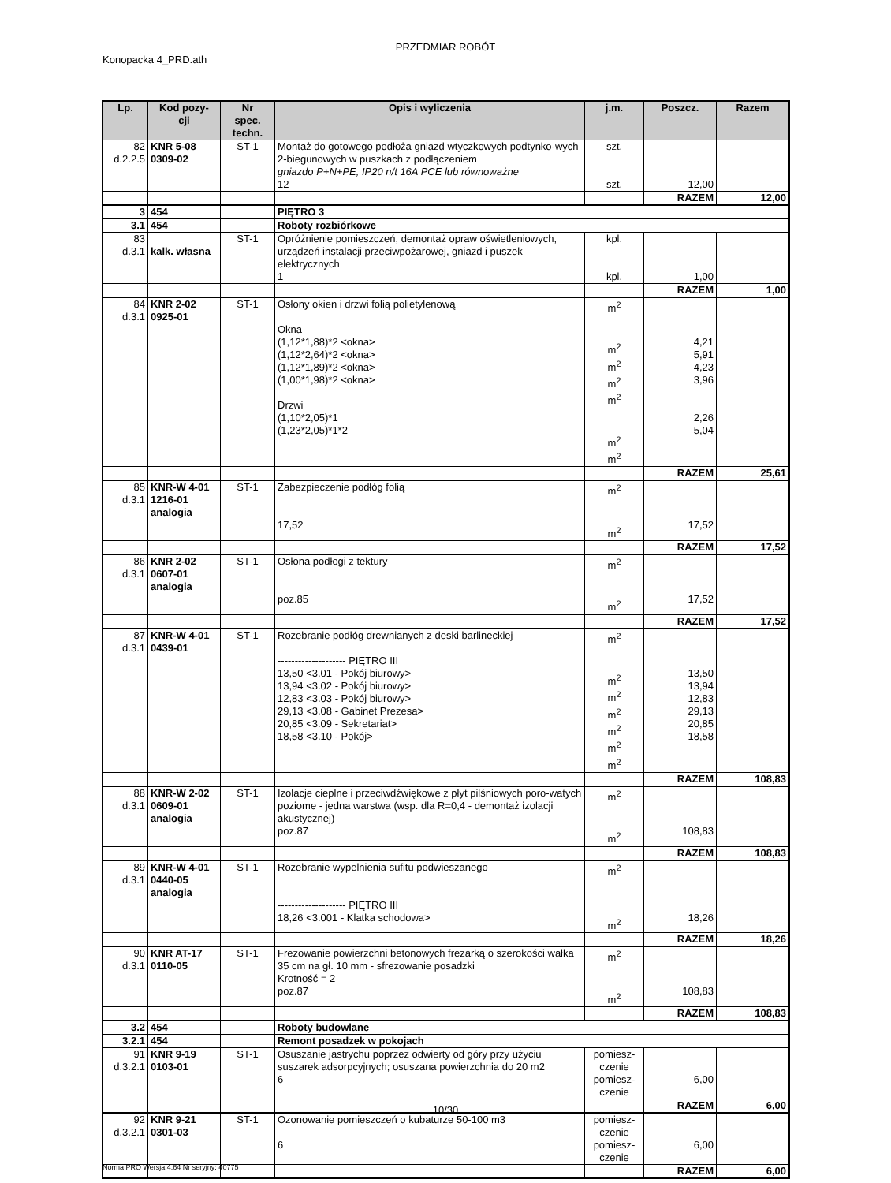PRZEDMIAR ROBÓT
Konopacka 4_PRD.ath
| Lp. | Kod pozy- cji | Nr spec. techn. | Opis i wyliczenia | j.m. | Poszcz. | Razem |
| --- | --- | --- | --- | --- | --- | --- |
| 82 d.2.2.5 | KNR 5-08 0309-02 | ST-1 | Montaż do gotowego podłoża gniazd wtyczkowych podtynko-wych 2-biegunowych w puszkach z podłączeniem gniazdo P+N+PE, IP20 n/t 16A PCE lub równoważne 12 | szt. szt. | 12,00 | |
| | | | | | RAZEM | 12,00 |
| 3 | 454 | | PIĘTRO 3 | | | |
| 3.1 | 454 | | Roboty rozbiórkowe | | | |
| 83 d.3.1 | kalk. własna | ST-1 | Opróżnienie pomieszczeń, demontaż opraw oświetleniowych, urządzeń instalacji przeciwpożarowej, gniazd i puszek elektrycznych 1 | kpl. kpl. | 1,00 | |
| | | | | | RAZEM | 1,00 |
| 84 d.3.1 | KNR 2-02 0925-01 | ST-1 | Osłony okien i drzwi folią polietylenową Okna (1,12*1,88)*2 <okna> (1,12*2,64)*2 <okna> (1,12*1,89)*2 <okna> (1,00*1,98)*2 <okna> Drzwi (1,10*2,05)*1 (1,23*2,05)*1*2 | m<sup>2</sup> m<sup>2</sup> m<sup>2</sup> m<sup>2</sup> m<sup>2</sup> m<sup>2</sup> m<sup>2</sup> | 4,21 5,91 4,23 3,96 2,26 5,04 | |
| | | | | | RAZEM | 25,61 |
| 85 d.3.1 | KNR-W 4-01 1216-01 analogia | ST-1 | Zabezpieczenie podłóg folią 17,52 | m<sup>2</sup> m<sup>2</sup> | 17,52 | |
| | | | | | RAZEM | 17,52 |
| 86 d.3.1 | KNR 2-02 0607-01 analogia | ST-1 | Osłona podłogi z tektury poz.85 | m<sup>2</sup> m<sup>2</sup> | 17,52 | |
| | | | | | RAZEM | 17,52 |
| 87 d.3.1 | KNR-W 4-01 0439-01 | ST-1 | Rozebranie podłóg drewnianych z deski barlineckiej -------------------- PIĘTRO III 13,50 <3.01 - Pokój biurowy> 13,94 <3.02 - Pokój biurowy> 12,83 <3.03 - Pokój biurowy> 29,13 <3.08 - Gabinet Prezesa> 20,85 <3.09 - Sekretariat> 18,58 <3.10 - Pokój> | m<sup>2</sup> m<sup>2</sup> m<sup>2</sup> m<sup>2</sup> m<sup>2</sup> m<sup>2</sup> m<sup>2</sup> | 13,50 13,94 12,83 29,13 20,85 18,58 | |
| | | | | | RAZEM | 108,83 |
| 88 d.3.1 | KNR-W 2-02 0609-01 analogia | ST-1 | Izolacje cieplne i przeciwdźwiękowe z płyt pilśniowych poro-watych poziome - jedna warstwa (wsp. dla R=0,4 - demontaż izolacji akustycznej) poz.87 | m<sup>2</sup> m<sup>2</sup> | 108,83 | |
| | | | | | RAZEM | 108,83 |
| 89 d.3.1 | KNR-W 4-01 0440-05 analogia | ST-1 | Rozebranie wypelnienia sufitu podwieszanego -------------------- PIĘTRO III 18,26 <3.001 - Klatka schodowa> | m<sup>2</sup> m<sup>2</sup> | 18,26 | |
| | | | | | RAZEM | 18,26 |
| 90 d.3.1 | KNR AT-17 0110-05 | ST-1 | Frezowanie powierzchni betonowych frezarką o szerokości wałka 35 cm na gł. 10 mm - sfrezowanie posadzki Krotność = 2 poz.87 | m<sup>2</sup> m<sup>2</sup> | 108,83 | |
| | | | | | RAZEM | 108,83 |
| 3.2 | 454 | | Roboty budowlane | | | |
| 3.2.1 | 454 | | Remont posadzek w pokojach | | | |
| 91 d.3.2.1 | KNR 9-19 0103-01 | ST-1 | Osuszanie jastrychu poprzez odwierty od góry przy użyciu suszarek adsorpcyjnych; osuszana powierzchnia do 20 m2 6 | pomiesz- czenie pomiesz- czenie | 6,00 | |
| | | | | | RAZEM | 6,00 |
| 92 d.3.2.1 | KNR 9-21 0301-03 | ST-1 | Ozonowanie pomieszczeń o kubaturze 50-100 m3 6 | pomiesz- czenie pomiesz- czenie | 6,00 | |
| | | | | | RAZEM | 6,00 |
10/30
Norma PRO Wersja 4.64 Nr seryjny: 40775